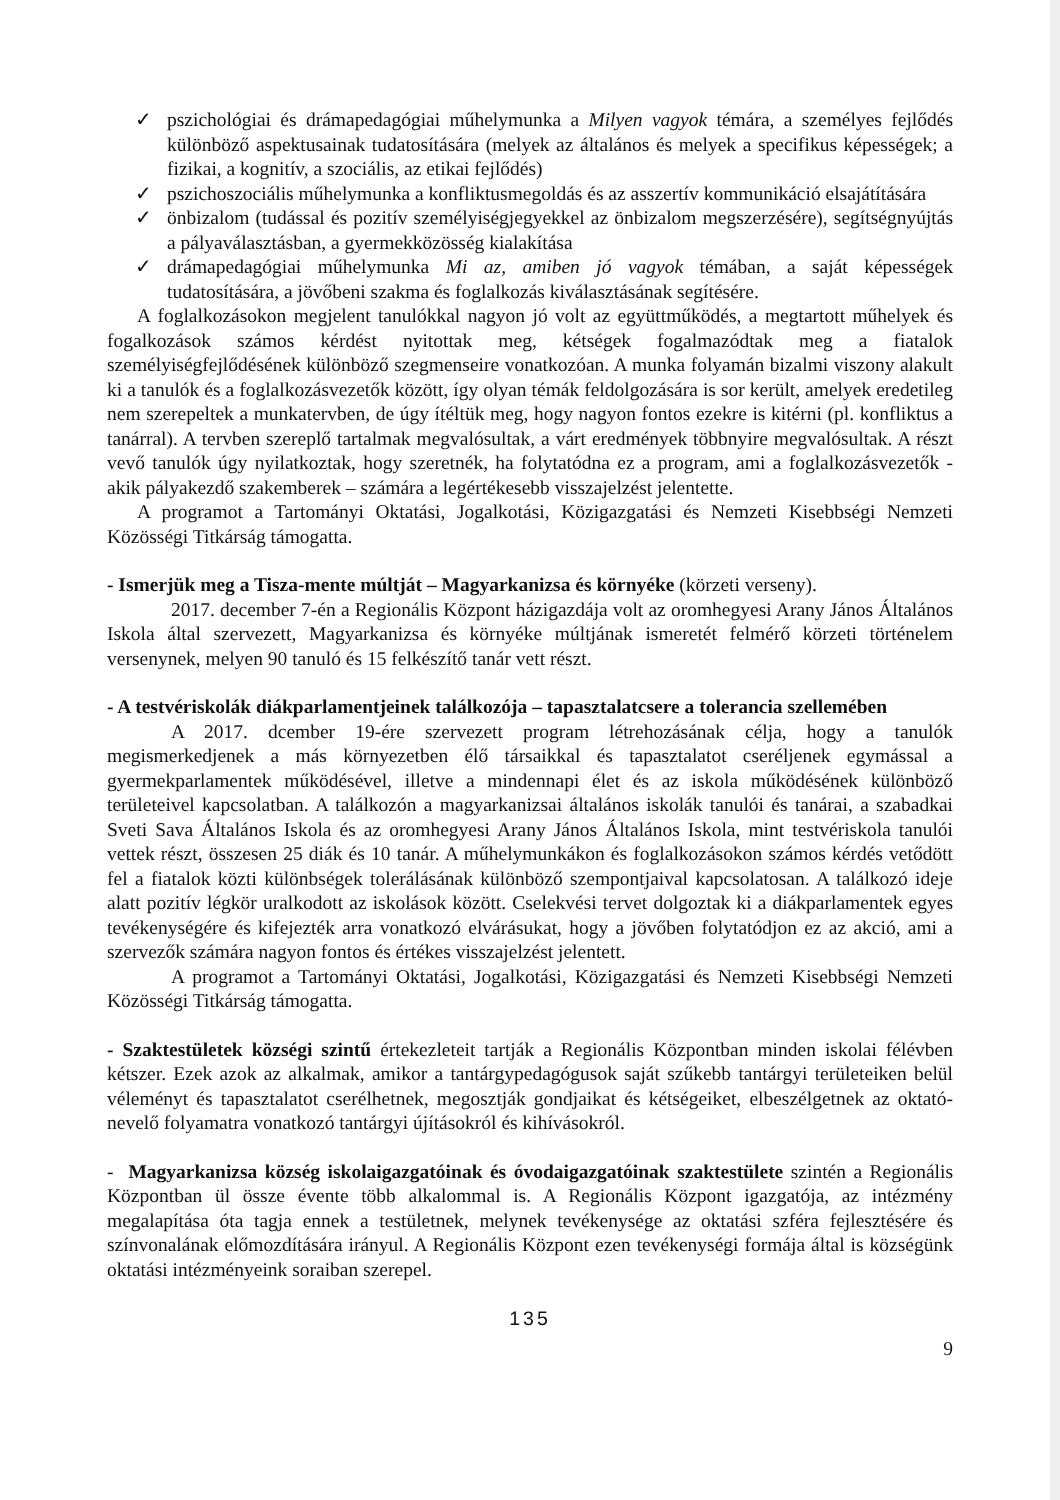✓ pszichológiai és drámapedagógiai műhelymunka a Milyen vagyok témára, a személyes fejlődés különböző aspektusainak tudatosítására (melyek az általános és melyek a specifikus képességek; a fizikai, a kognitív, a szociális, az etikai fejlődés)
✓ pszichoszociális műhelymunka a konfliktusmegoldás és az asszertív kommunikáció elsajátítására
✓ önbizalom (tudással és pozitív személyiségjegyekkel az önbizalom megszerzésére), segítségnyújtás a pályaválasztásban, a gyermekközösség kialakítása
✓ drámapedagógiai műhelymunka Mi az, amiben jó vagyok témában, a saját képességek tudatosítására, a jövőbeni szakma és foglalkozás kiválasztásának segítésére.
A foglalkozásokon megjelent tanulókkal nagyon jó volt az együttműködés, a megtartott műhelyek és fogalkozások számos kérdést nyitottak meg, kétségek fogalmazódtak meg a fiatalok személyiségfejlődésének különböző szegmenseire vonatkozóan. A munka folyamán bizalmi viszony alakult ki a tanulók és a foglalkozásvezetők között, így olyan témák feldolgozására is sor került, amelyek eredetileg nem szerepeltek a munkatervben, de úgy ítéltük meg, hogy nagyon fontos ezekre is kitérni (pl. konfliktus a tanárral). A tervben szereplő tartalmak megvalósultak, a várt eredmények többnyire megvalósultak. A részt vevő tanulók úgy nyilatkoztak, hogy szeretnék, ha folytatódna ez a program, ami a foglalkozásvezetők - akik pályakezdő szakemberek – számára a legértékesebb visszajelzést jelentette.
A programot a Tartományi Oktatási, Jogalkotási, Közigazgatási és Nemzeti Kisebbségi Nemzeti Közösségi Titkárság támogatta.
- Ismerjük meg a Tisza-mente múltját – Magyarkanizsa és környéke (körzeti verseny).
2017. december 7-én a Regionális Központ házigazdája volt az oromhegyesi Arany János Általános Iskola által szervezett, Magyarkanizsa és környéke múltjának ismeretét felmérő körzeti történelem versenynek, melyen 90 tanuló és 15 felkészítő tanár vett részt.
- A testvériskolák diákparlamentjeinek találkozója – tapasztalatcsere a tolerancia szellemében
A 2017. dcember 19-ére szervezett program létrehozásának célja, hogy a tanulók megismerkedjenek a más környezetben élő társaikkal és tapasztalatot cseréljenek egymással a gyermekparlamentek működésével, illetve a mindennapi élet és az iskola működésének különböző területeivel kapcsolatban. A találkozón a magyarkanizsai általános iskolák tanulói és tanárai, a szabadkai Sveti Sava Általános Iskola és az oromhegyesi Arany János Általános Iskola, mint testvériskola tanulói vettek részt, összesen 25 diák és 10 tanár. A műhelymunkákon és foglalkozásokon számos kérdés vetődött fel a fiatalok közti különbségek tolerálásának különböző szempontjaival kapcsolatosan. A találkozó ideje alatt pozitív légkör uralkodott az iskolások között. Cselekvési tervet dolgoztak ki a diákparlamentek egyes tevékenységére és kifejezték arra vonatkozó elvárásukat, hogy a jövőben folytatódjon ez az akció, ami a szervezők számára nagyon fontos és értékes visszajelzést jelentett.
A programot a Tartományi Oktatási, Jogalkotási, Közigazgatási és Nemzeti Kisebbségi Nemzeti Közösségi Titkárság támogatta.
- Szaktestületek községi szintű értekezleteit tartják a Regionális Központban minden iskolai félévben kétszer. Ezek azok az alkalmak, amikor a tantárgypedagógusok saját szűkebb tantárgyi területeiken belül véleményt és tapasztalatot cserélhetnek, megosztják gondjaikat és kétségeiket, elbeszélgetnek az oktató-nevelő folyamatra vonatkozó tantárgyi újításokról és kihívásokról.
- Magyarkanizsa község iskolaigazgatóinak és óvodaigazgatóinak szaktestülete szintén a Regionális Központban ül össze évente több alkalommal is. A Regionális Központ igazgatója, az intézmény megalapítása óta tagja ennek a testületnek, melynek tevékenysége az oktatási szféra fejlesztésére és színvonalának előmozdítására irányul. A Regionális Központ ezen tevékenységi formája által is községünk oktatási intézményeink soraiban szerepel.
135
9